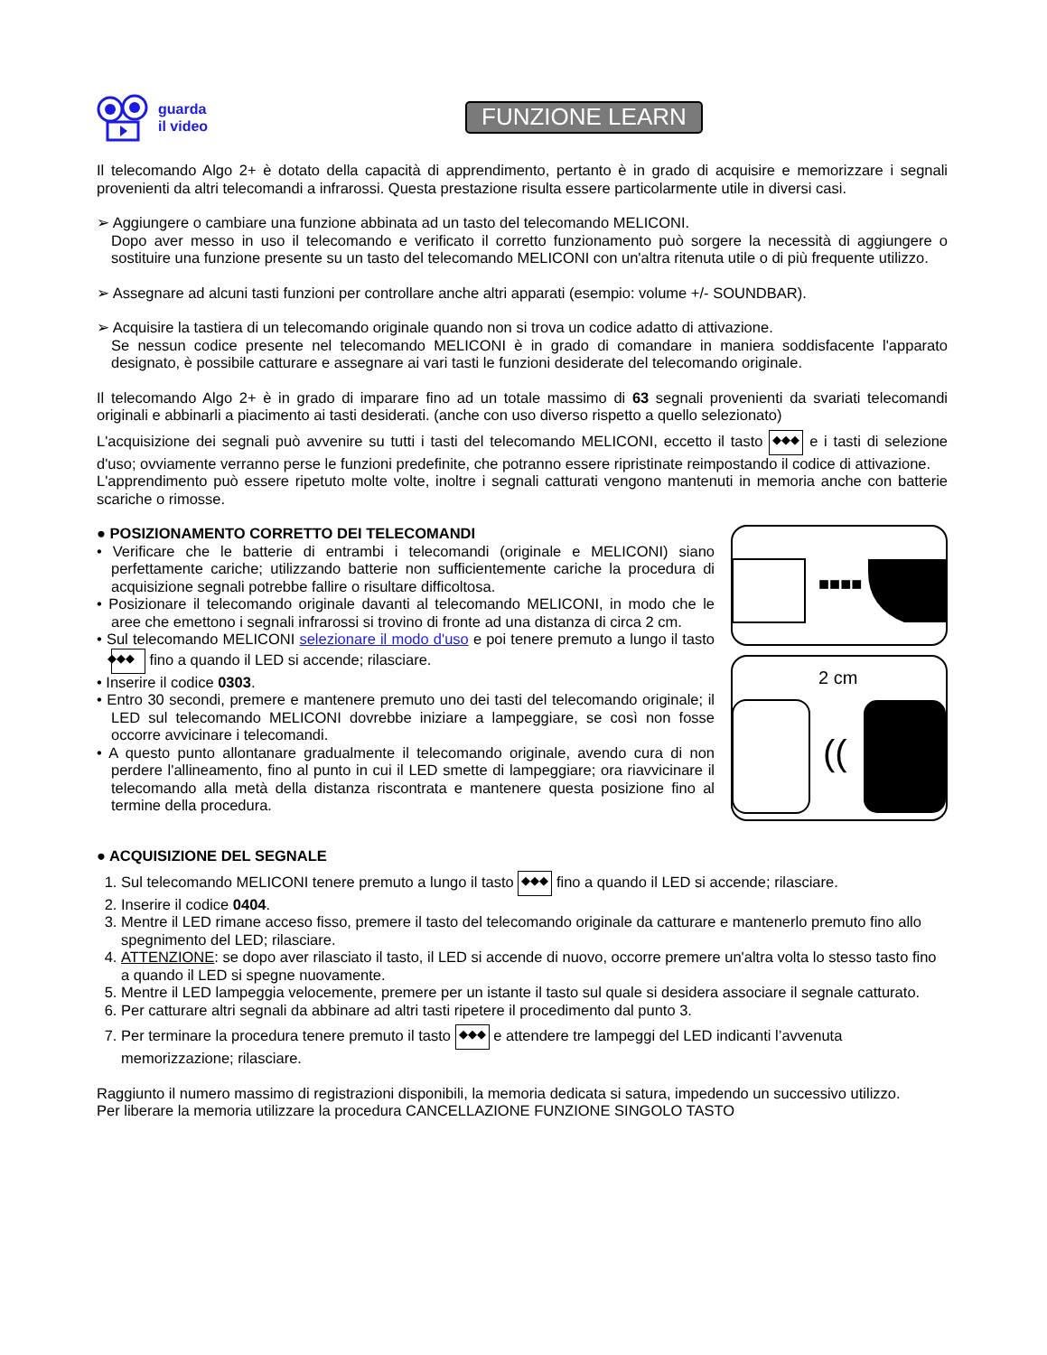guarda
il video
FUNZIONE LEARN
Il telecomando Algo 2+ è dotato della capacità di apprendimento, pertanto è in grado di acquisire e memorizzare i segnali provenienti da altri telecomandi a infrarossi. Questa prestazione risulta essere particolarmente utile in diversi casi.
➢ Aggiungere o cambiare una funzione abbinata ad un tasto del telecomando MELICONI.
Dopo aver messo in uso il telecomando e verificato il corretto funzionamento può sorgere la necessità di aggiungere o sostituire una funzione presente su un tasto del telecomando MELICONI con un'altra ritenuta utile o di più frequente utilizzo.
➢ Assegnare ad alcuni tasti funzioni per controllare anche altri apparati (esempio: volume +/- SOUNDBAR).
➢ Acquisire la tastiera di un telecomando originale quando non si trova un codice adatto di attivazione.
Se nessun codice presente nel telecomando MELICONI è in grado di comandare in maniera soddisfacente l'apparato designato, è possibile catturare e assegnare ai vari tasti le funzioni desiderate del telecomando originale.
Il telecomando Algo 2+ è in grado di imparare fino ad un totale massimo di 63 segnali provenienti da svariati telecomandi originali e abbinarli a piacimento ai tasti desiderati. (anche con uso diverso rispetto a quello selezionato)
L'acquisizione dei segnali può avvenire su tutti i tasti del telecomando MELICONI, eccetto il tasto ◆◆◆ e i tasti di selezione d'uso; ovviamente verranno perse le funzioni predefinite, che potranno essere ripristinate reimpostando il codice di attivazione.
L'apprendimento può essere ripetuto molte volte, inoltre i segnali catturati vengono mantenuti in memoria anche con batterie scariche o rimosse.
● POSIZIONAMENTO CORRETTO DEI TELECOMANDI
• Verificare che le batterie di entrambi i telecomandi (originale e MELICONI) siano perfettamente cariche; utilizzando batterie non sufficientemente cariche la procedura di acquisizione segnali potrebbe fallire o risultare difficoltosa.
• Posizionare il telecomando originale davanti al telecomando MELICONI, in modo che le aree che emettono i segnali infrarossi si trovino di fronte ad una distanza di circa 2 cm.
• Sul telecomando MELICONI selezionare il modo d'uso e poi tenere premuto a lungo il tasto ◆◆◆ fino a quando il LED si accende; rilasciare.
• Inserire il codice 0303.
• Entro 30 secondi, premere e mantenere premuto uno dei tasti del telecomando originale; il LED sul telecomando MELICONI dovrebbe iniziare a lampeggiare, se così non fosse occorre avvicinare i telecomandi.
• A questo punto allontanare gradualmente il telecomando originale, avendo cura di non perdere l'allineamento, fino al punto in cui il LED smette di lampeggiare; ora riavvicinare il telecomando alla metà della distanza riscontrata e mantenere questa posizione fino al termine della procedura.
■■■■
2 cm
((
● ACQUISIZIONE DEL SEGNALE
1. Sul telecomando MELICONI tenere premuto a lungo il tasto ◆◆◆ fino a quando il LED si accende; rilasciare.
2. Inserire il codice 0404.
3. Mentre il LED rimane acceso fisso, premere il tasto del telecomando originale da catturare e mantenerlo premuto fino allo spegnimento del LED; rilasciare.
4. ATTENZIONE: se dopo aver rilasciato il tasto, il LED si accende di nuovo, occorre premere un'altra volta lo stesso tasto fino a quando il LED si spegne nuovamente.
5. Mentre il LED lampeggia velocemente, premere per un istante il tasto sul quale si desidera associare il segnale catturato.
6. Per catturare altri segnali da abbinare ad altri tasti ripetere il procedimento dal punto 3.
7. Per terminare la procedura tenere premuto il tasto ◆◆◆ e attendere tre lampeggi del LED indicanti l’avvenuta memorizzazione; rilasciare.
Raggiunto il numero massimo di registrazioni disponibili, la memoria dedicata si satura, impedendo un successivo utilizzo.
Per liberare la memoria utilizzare la procedura CANCELLAZIONE FUNZIONE SINGOLO TASTO